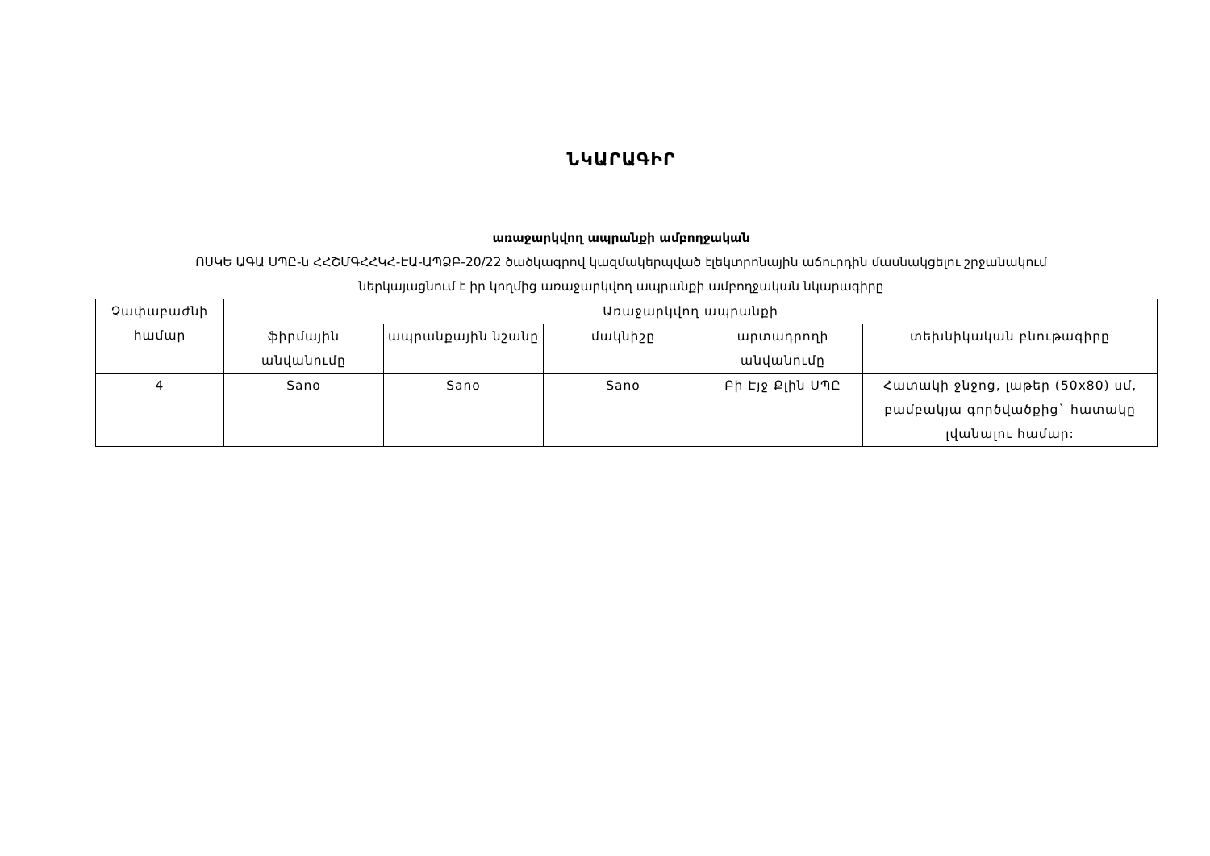ՆԿԱՐԱԳԻՐ
առաջարկվող ապրանքի ամբողջական
ՈՍԿԵ ԱԳԱ ՍՊԸ-ն ՀՀՇՄԳՀՀԿՀ-ԷԱ-ԱՊՁԲ-20/22 ծածկագրով կազմակերպված էլեկտրոնային աճուրդին մասնակցելու շրջանակում
ներկայացնում է իր կողմից առաջարկվող ապրանքի ամբողջական նկարագիրը
| Չափաբաժնի համար | Առաջարկվող ապրանքի | | | | |
| --- | --- | --- | --- | --- | --- |
| | ֆիրմային անվանումը | ապրանքային նշանը | մակնիշը | արտադրողի անվանումը | տեխնիկական բնութագիրը |
| 4 | Sano | Sano | Sano | Բի Էյջ Քլին ՍՊԸ | Հատակի ջնջոց, լաթեր (50x80) սմ, բամբակյա գործվածքից` հատակը լվանալու համար: |